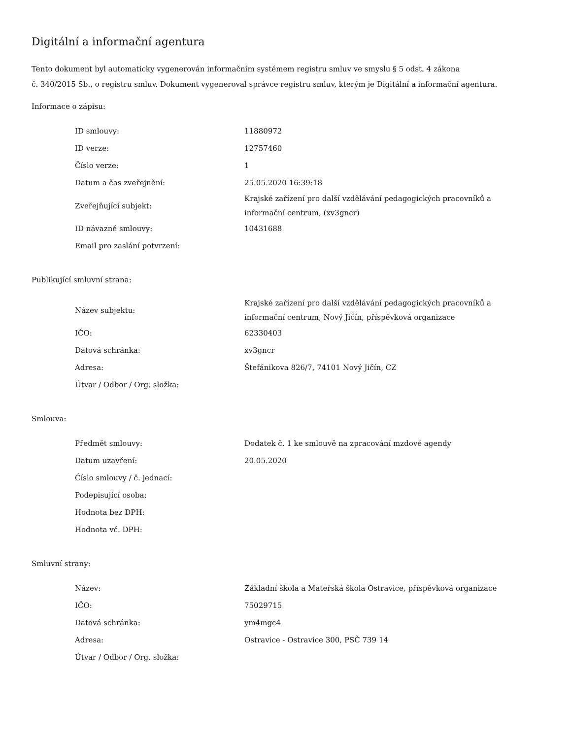Digitální a informační agentura
Tento dokument byl automaticky vygenerován informačním systémem registru smluv ve smyslu § 5 odst. 4 zákona
č. 340/2015 Sb., o registru smluv. Dokument vygeneroval správce registru smluv, kterým je Digitální a informační agentura.
Informace o zápisu:
| ID smlouvy: | 11880972 |
| ID verze: | 12757460 |
| Číslo verze: | 1 |
| Datum a čas zveřejnění: | 25.05.2020 16:39:18 |
| Zveřejňující subjekt: | Krajské zařízení pro další vzdělávání pedagogických pracovníků a informační centrum, (xv3gncr) |
| ID návazné smlouvy: | 10431688 |
| Email pro zaslání potvrzení: | |
Publikující smluvní strana:
| Název subjektu: | Krajské zařízení pro další vzdělávání pedagogických pracovníků a informační centrum, Nový Jičín, příspěvková organizace |
| IČO: | 62330403 |
| Datová schránka: | xv3gncr |
| Adresa: | Štefánikova 826/7, 74101 Nový Jičín, CZ |
| Útvar / Odbor / Org. složka: | |
Smlouva:
| Předmět smlouvy: | Dodatek č. 1 ke smlouvě na zpracování mzdové agendy |
| Datum uzavření: | 20.05.2020 |
| Číslo smlouvy / č. jednací: | |
| Podepisující osoba: | |
| Hodnota bez DPH: | |
| Hodnota vč. DPH: | |
Smluvní strany:
| Název: | Základní škola a Mateřská škola Ostravice, příspěvková organizace |
| IČO: | 75029715 |
| Datová schránka: | ym4mgc4 |
| Adresa: | Ostravice - Ostravice 300, PSČ 739 14 |
| Útvar / Odbor / Org. složka: | |